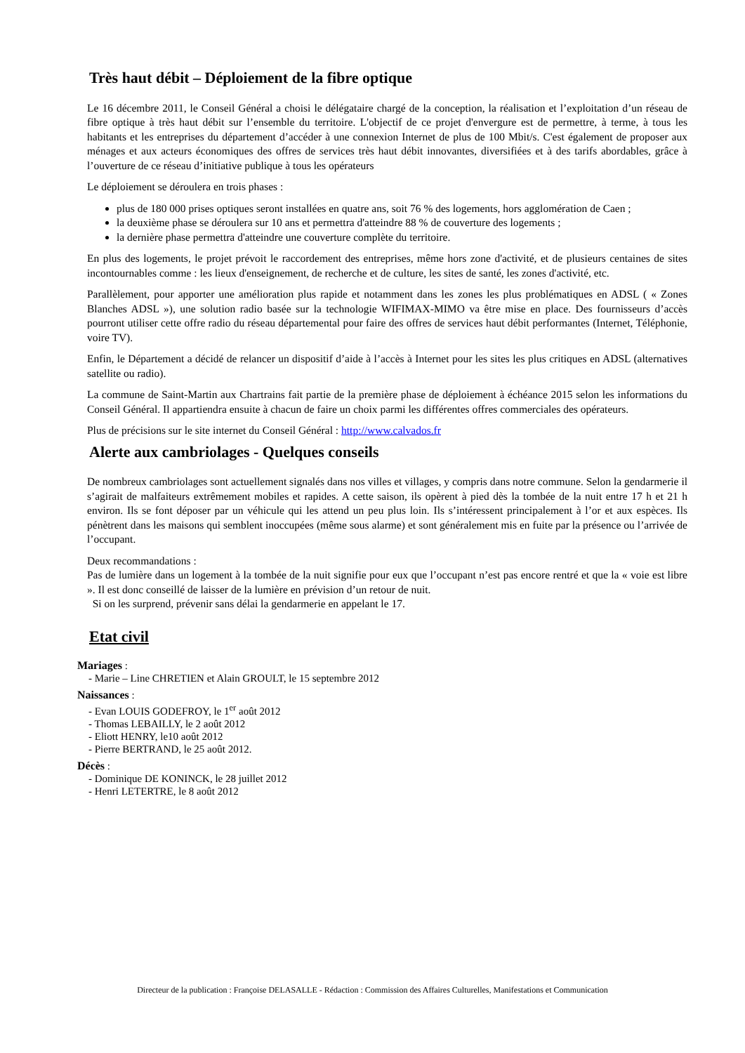Très haut débit – Déploiement de la fibre optique
Le 16 décembre 2011, le Conseil Général a choisi le délégataire chargé de la conception, la réalisation et l’exploitation d’un réseau de fibre optique à très haut débit sur l’ensemble du territoire. L'objectif de ce projet d'envergure est de permettre, à terme, à tous les habitants et les entreprises du département d’accéder à une connexion Internet de plus de 100 Mbit/s. C'est également de proposer aux ménages et aux acteurs économiques des offres de services très haut débit innovantes, diversifiées et à des tarifs abordables, grâce à l’ouverture de ce réseau d’initiative publique à tous les opérateurs
Le déploiement se déroulera en trois phases :
plus de 180 000 prises optiques seront installées en quatre ans, soit 76 % des logements, hors agglomération de Caen ;
la deuxième phase se déroulera sur 10 ans et permettra d'atteindre 88 % de couverture des logements ;
la dernière phase permettra d'atteindre une couverture complète du territoire.
En plus des logements, le projet prévoit le raccordement des entreprises, même hors zone d'activité, et de plusieurs centaines de sites incontournables comme : les lieux d'enseignement, de recherche et de culture, les sites de santé, les zones d'activité, etc.
Parallèlement, pour apporter une amélioration plus rapide et notamment dans les zones les plus problématiques en ADSL ( « Zones Blanches ADSL »), une solution radio basée sur la technologie WIFIMAX-MIMO va être mise en place. Des fournisseurs d’accès pourront utiliser cette offre radio du réseau départemental pour faire des offres de services haut débit performantes (Internet, Téléphonie, voire TV).
Enfin, le Département a décidé de relancer un dispositif d’aide à l’accès à Internet pour les sites les plus critiques en ADSL (alternatives satellite ou radio).
La commune de Saint-Martin aux Chartrains fait partie de la première phase de déploiement à échéance 2015 selon les informations du Conseil Général. Il appartiendra ensuite à chacun de faire un choix parmi les différentes offres commerciales des opérateurs.
Plus de précisions sur le site internet du Conseil Général : http://www.calvados.fr
Alerte aux cambriolages - Quelques conseils
De nombreux cambriolages sont actuellement signalés dans nos villes et villages, y compris dans notre commune. Selon la gendarmerie il s’agirait de malfaiteurs extrêmement mobiles et rapides. A cette saison, ils opèrent à pied dès la tombée de la nuit entre 17 h et 21 h environ. Ils se font déposer par un véhicule qui les attend un peu plus loin. Ils s’intéressent principalement à l’or et aux espèces. Ils pénètrent dans les maisons qui semblent inoccupées (même sous alarme) et sont généralement mis en fuite par la présence ou l’arrivée de l’occupant.
Deux recommandations :
Pas de lumière dans un logement à la tombée de la nuit signifie pour eux que l’occupant n’est pas encore rentré et que la « voie est libre ». Il est donc conseillé de laisser de la lumière en prévision d’un retour de nuit.
Si on les surprend, prévenir sans délai la gendarmerie en appelant le 17.
Etat civil
Mariages :
- Marie – Line CHRETIEN et Alain GROULT, le 15 septembre 2012
Naissances :
- Evan LOUIS GODEFROY, le 1<sup>er</sup> août 2012
- Thomas LEBAILLY, le 2 août 2012
- Eliott HENRY, le10 août 2012
- Pierre BERTRAND, le 25 août 2012.
Décès :
- Dominique DE KONINCK, le 28 juillet 2012
- Henri LETERTRE, le 8 août 2012
Directeur de la publication : Françoise DELASALLE - Rédaction : Commission des Affaires Culturelles, Manifestations et Communication